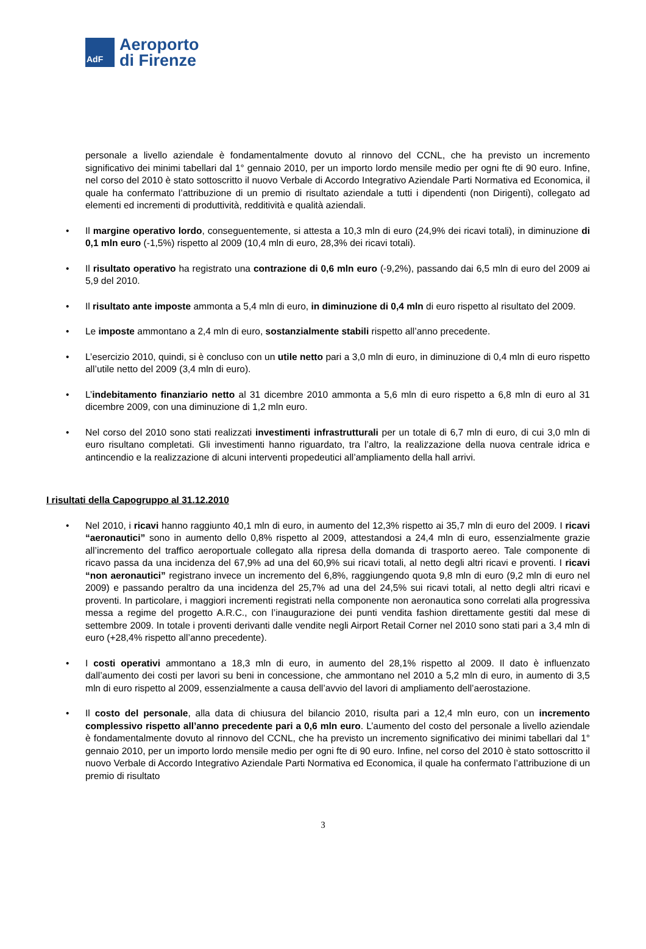AdF
Aeroporto
di Firenze
personale a livello aziendale è fondamentalmente dovuto al rinnovo del CCNL, che ha previsto un incremento significativo dei minimi tabellari dal 1° gennaio 2010, per un importo lordo mensile medio per ogni fte di 90 euro. Infine, nel corso del 2010 è stato sottoscritto il nuovo Verbale di Accordo Integrativo Aziendale Parti Normativa ed Economica, il quale ha confermato l’attribuzione di un premio di risultato aziendale a tutti i dipendenti (non Dirigenti), collegato ad elementi ed incrementi di produttività, redditività e qualità aziendali.
• Il margine operativo lordo, conseguentemente, si attesta a 10,3 mln di euro (24,9% dei ricavi totali), in diminuzione di 0,1 mln euro (-1,5%) rispetto al 2009 (10,4 mln di euro, 28,3% dei ricavi totali).
• Il risultato operativo ha registrato una contrazione di 0,6 mln euro (-9,2%), passando dai 6,5 mln di euro del 2009 ai 5,9 del 2010.
• Il risultato ante imposte ammonta a 5,4 mln di euro, in diminuzione di 0,4 mln di euro rispetto al risultato del 2009.
• Le imposte ammontano a 2,4 mln di euro, sostanzialmente stabili rispetto all’anno precedente.
• L’esercizio 2010, quindi, si è concluso con un utile netto pari a 3,0 mln di euro, in diminuzione di 0,4 mln di euro rispetto all’utile netto del 2009 (3,4 mln di euro).
• L’indebitamento finanziario netto al 31 dicembre 2010 ammonta a 5,6 mln di euro rispetto a 6,8 mln di euro al 31 dicembre 2009, con una diminuzione di 1,2 mln euro.
• Nel corso del 2010 sono stati realizzati investimenti infrastrutturali per un totale di 6,7 mln di euro, di cui 3,0 mln di euro risultano completati. Gli investimenti hanno riguardato, tra l’altro, la realizzazione della nuova centrale idrica e antincendio e la realizzazione di alcuni interventi propedeutici all’ampliamento della hall arrivi.
I risultati della Capogruppo al 31.12.2010
• Nel 2010, i ricavi hanno raggiunto 40,1 mln di euro, in aumento del 12,3% rispetto ai 35,7 mln di euro del 2009. I ricavi “aeronautici” sono in aumento dello 0,8% rispetto al 2009, attestandosi a 24,4 mln di euro, essenzialmente grazie all’incremento del traffico aeroportuale collegato alla ripresa della domanda di trasporto aereo. Tale componente di ricavo passa da una incidenza del 67,9% ad una del 60,9% sui ricavi totali, al netto degli altri ricavi e proventi. I ricavi “non aeronautici” registrano invece un incremento del 6,8%, raggiungendo quota 9,8 mln di euro (9,2 mln di euro nel 2009) e passando peraltro da una incidenza del 25,7% ad una del 24,5% sui ricavi totali, al netto degli altri ricavi e proventi. In particolare, i maggiori incrementi registrati nella componente non aeronautica sono correlati alla progressiva messa a regime del progetto A.R.C., con l’inaugurazione dei punti vendita fashion direttamente gestiti dal mese di settembre 2009. In totale i proventi derivanti dalle vendite negli Airport Retail Corner nel 2010 sono stati pari a 3,4 mln di euro (+28,4% rispetto all’anno precedente).
• I costi operativi ammontano a 18,3 mln di euro, in aumento del 28,1% rispetto al 2009. Il dato è influenzato dall’aumento dei costi per lavori su beni in concessione, che ammontano nel 2010 a 5,2 mln di euro, in aumento di 3,5 mln di euro rispetto al 2009, essenzialmente a causa dell’avvio del lavori di ampliamento dell’aerostazione.
• Il costo del personale, alla data di chiusura del bilancio 2010, risulta pari a 12,4 mln euro, con un incremento complessivo rispetto all’anno precedente pari a 0,6 mln euro. L’aumento del costo del personale a livello aziendale è fondamentalmente dovuto al rinnovo del CCNL, che ha previsto un incremento significativo dei minimi tabellari dal 1° gennaio 2010, per un importo lordo mensile medio per ogni fte di 90 euro. Infine, nel corso del 2010 è stato sottoscritto il nuovo Verbale di Accordo Integrativo Aziendale Parti Normativa ed Economica, il quale ha confermato l’attribuzione di un premio di risultato
3